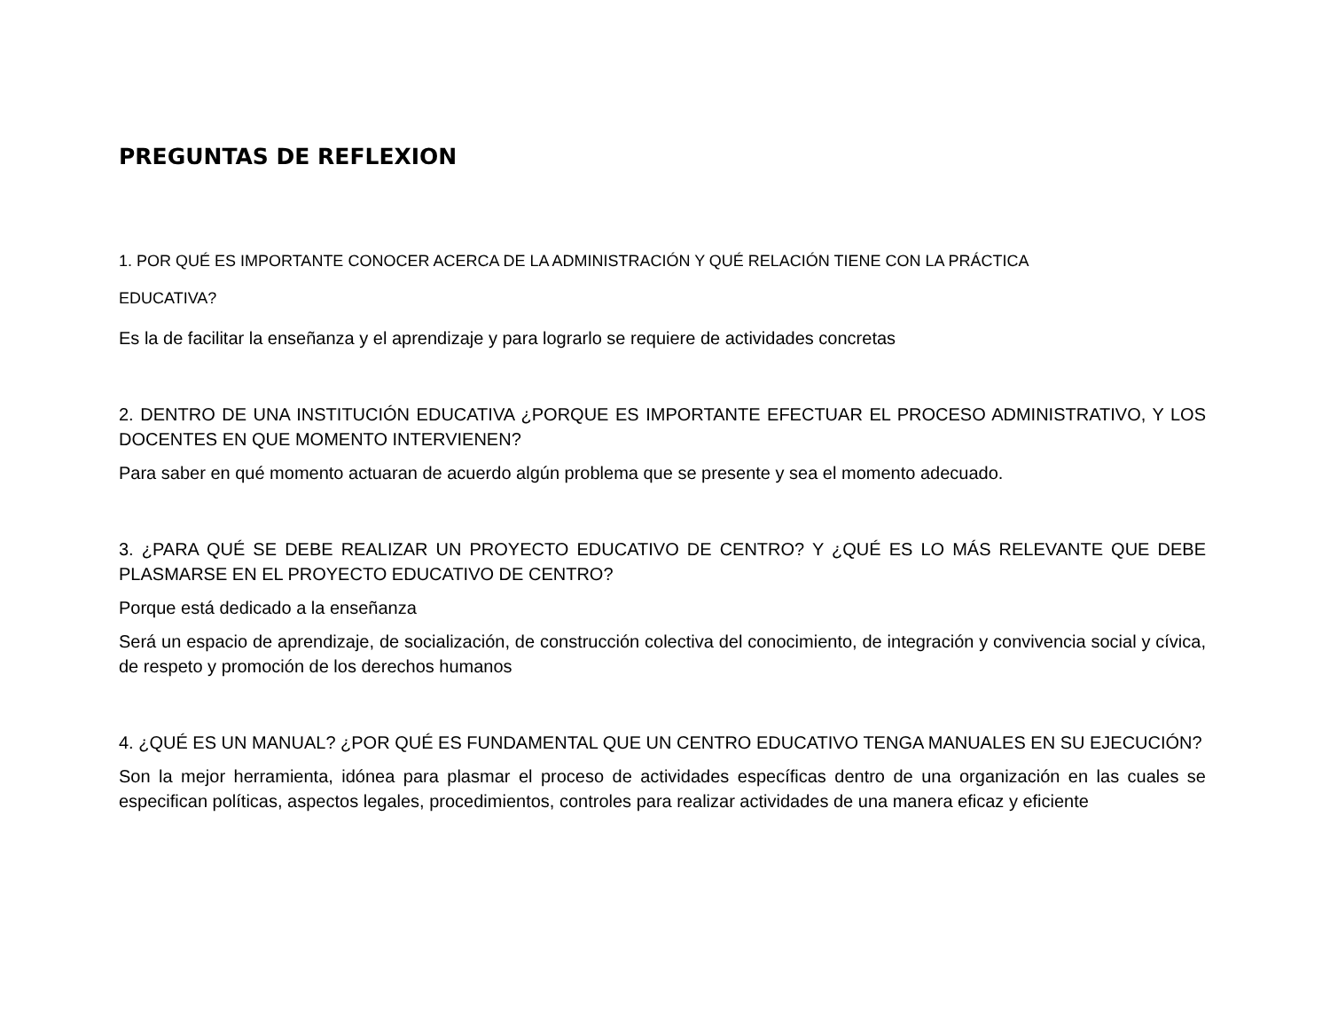PREGUNTAS DE REFLEXION
1. POR QUÉ ES IMPORTANTE CONOCER ACERCA DE LA ADMINISTRACIÓN Y QUÉ RELACIÓN TIENE CON LA PRÁCTICA
EDUCATIVA?
Es la de facilitar la enseñanza y el aprendizaje y para lograrlo se requiere de actividades concretas
2. DENTRO DE UNA INSTITUCIÓN EDUCATIVA ¿PORQUE ES IMPORTANTE EFECTUAR EL PROCESO ADMINISTRATIVO, Y LOS DOCENTES EN QUE MOMENTO INTERVIENEN?
Para saber en qué momento actuaran de acuerdo algún problema que se presente y sea el momento adecuado.
3. ¿PARA QUÉ SE DEBE REALIZAR UN PROYECTO EDUCATIVO DE CENTRO? Y ¿QUÉ ES LO MÁS RELEVANTE QUE DEBE PLASMARSE EN EL PROYECTO EDUCATIVO DE CENTRO?
Porque está dedicado a la enseñanza
Será un espacio de aprendizaje, de socialización, de construcción colectiva del conocimiento, de integración y convivencia social y cívica, de respeto y promoción de los derechos humanos
4. ¿QUÉ ES UN MANUAL? ¿POR QUÉ ES FUNDAMENTAL QUE UN CENTRO EDUCATIVO TENGA MANUALES EN SU EJECUCIÓN?
Son la mejor herramienta, idónea para plasmar el proceso de actividades específicas dentro de una organización en las cuales se especifican políticas, aspectos legales, procedimientos, controles para realizar actividades de una manera eficaz y eficiente